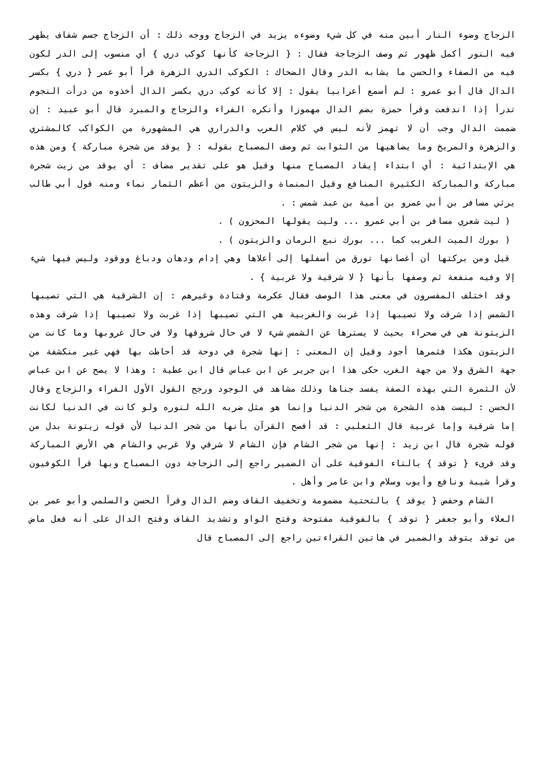الزجاج وضوء النار أبين منه في كل شيء وضوءه يزيد في الزجاج ووجه ذلك : أن الزجاج جسم شفاف يظهر فيه النور أكمل ظهور ثم وصف الزجاجة فقال : { الزجاجة كأنها كوكب دري } أي منسوب إلى الدر لكون فيه من الصفاء والحسن ما يشابه الدر وقال الضحاك : الكوكب الدري الزهرة قرأ أبو عمر { دري } بكسر الدال قال أبو عمرو : لم أسمع أعرابيا يقول : إلا كأنه كوكب دري بكسر الدال أخذوه من درأت النجوم تدرأ إذا اندفعت وقرأ حمزة بضم الدال مهموزا وأنكره الفراء والزجاج والمبرد قال أبو عبيد : إن ضممت الدال وجب أن لا تهمز لأنه ليس في كلام العرب والدراري هي المشهورة من الكواكب كالمشتري والزهرة والمريخ وما يضاهيها من الثوابت ثم وصف المصباح بقوله : { يوقد من شجرة مباركة } ومن هذه هي الإبتدائية : أي ابتداء إيقاد المصباح منها وقيل هو على تقدير مضاف : أي يوقد من زيت شجرة مباركة والمباركة الكثيرة المنافع وقيل المنماة والزيتون من أعظم الثمار نماء ومنه قول أبي طالب يرثي مسافر بن أبي عمرو بن أمية بن عبد شمس : .
( ليت شعري مسافر بن أبي عمرو ... وليت يقولها المحزون ) .
( بورك الميت الغريب كما ... بورك نبع الرمان والزيتون ) .
قيل ومن بركتها أن أغصانها تورق من أسفلها إلى أعلاها وهي إدام ودهان ودباغ ووقود وليس فيها شيء إلا وفيه منفعة ثم وصفها بأنها { لا شرقية ولا غربية } .
وقد اختلف المفسرون في معنى هذا الوصف فقال عكرمة وقتادة وغيرهم : إن الشرقية هي التي تصيبها الشمس إذا شرقت ولا تصيبها إذا غربت والغربية هي التي تصيبها إذا غربت ولا تصيبها إذا شرقت وهذه الزيتونة هي في صحراء بحيث لا يسترها عن الشمس شيء لا في حال شروقها ولا في حال غروبها وما كانت من الزيتون هكذا فثمرها أجود وقيل إن المعنى : إنها شجرة في دوحة قد أحاطت بها فهي غير منكشفة من جهة الشرق ولا من جهة الغرب حكى هذا ابن جرير عن ابن عباس قال ابن عطية : وهذا لا يصح عن ابن عباس لأن الثمرة التي بهذه الصفة يفسد جناها وذلك مشاهد في الوجود ورجح القول الأول الفراء والزجاج وقال الحسن : ليست هذه الشجرة من شجر الدنيا وإنما هو مثل ضربه الله لنوره ولو كانت في الدنيا لكانت إما شرقية وإما غربية قال الثعلبي : قد أفصح القرآن بأنها من شجر الدنيا لأن قوله زيتونة بدل من قوله شجرة قال ابن زيد : إنها من شجر الشام فإن الشام لا شرقي ولا غربي والشام هي الأرض المباركة وقد قرىء { توقد } بالتاء الفوقية على أن الضمير راجع إلى الزجاجة دون المصباح وبها قرأ الكوفيون وقرأ شيبة ونافع وأيوب وسلام وابن عامر وأهل .
الشام وحفص { يوقد } بالتحتية مضمومة وتخفيف القاف وضم الدال وقرأ الحسن والسلمي وأبو عمر بن العلاء وأبو جعفر { توقد } بالفوقية مفتوحة وفتح الواو وتشديد القاف وفتح الدال على أنه فعل ماض من توقد يتوقد والضمير في هاتين القراءتين راجع إلى المصباح قال